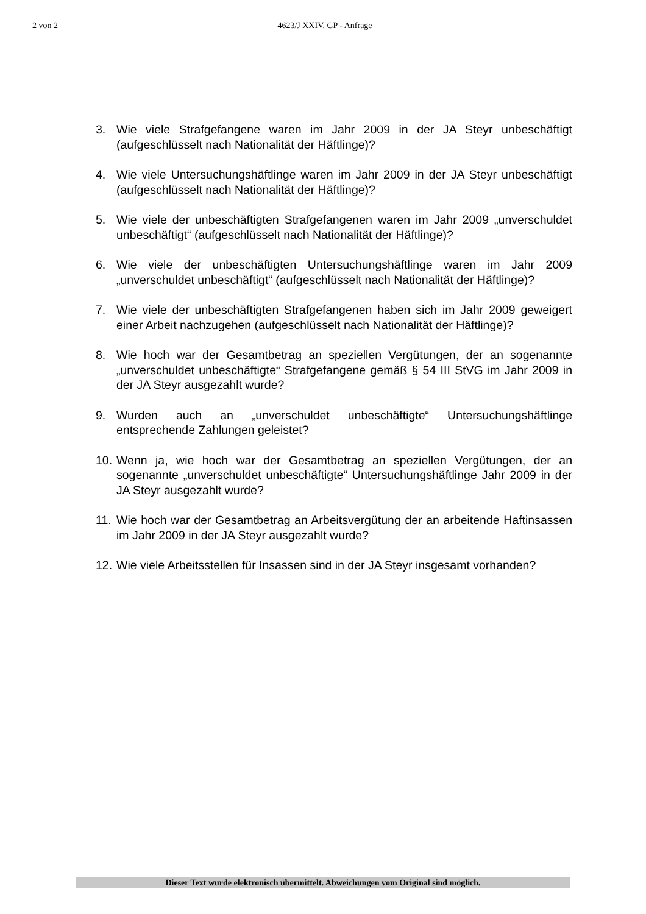2 von 2 4623/J XXIV. GP - Anfrage
3. Wie viele Strafgefangene waren im Jahr 2009 in der JA Steyr unbeschäftigt (aufgeschlüsselt nach Nationalität der Häftlinge)?
4. Wie viele Untersuchungshäftlinge waren im Jahr 2009 in der JA Steyr unbeschäftigt (aufgeschlüsselt nach Nationalität der Häftlinge)?
5. Wie viele der unbeschäftigten Strafgefangenen waren im Jahr 2009 „unverschuldet unbeschäftigt“ (aufgeschlüsselt nach Nationalität der Häftlinge)?
6. Wie viele der unbeschäftigten Untersuchungshäftlinge waren im Jahr 2009 „unverschuldet unbeschäftigt“ (aufgeschlüsselt nach Nationalität der Häftlinge)?
7. Wie viele der unbeschäftigten Strafgefangenen haben sich im Jahr 2009 geweigert einer Arbeit nachzugehen (aufgeschlüsselt nach Nationalität der Häftlinge)?
8. Wie hoch war der Gesamtbetrag an speziellen Vergütungen, der an sogenannte „unverschuldet unbeschäftigte“ Strafgefangene gemäß § 54 III StVG im Jahr 2009 in der JA Steyr ausgezahlt wurde?
9. Wurden auch an „unverschuldet unbeschäftigte“ Untersuchungshäftlinge entsprechende Zahlungen geleistet?
10. Wenn ja, wie hoch war der Gesamtbetrag an speziellen Vergütungen, der an sogenannte „unverschuldet unbeschäftigte“ Untersuchungshäftlinge Jahr 2009 in der JA Steyr ausgezahlt wurde?
11. Wie hoch war der Gesamtbetrag an Arbeitsvergütung der an arbeitende Haftinsassen im Jahr 2009 in der JA Steyr ausgezahlt wurde?
12. Wie viele Arbeitsstellen für Insassen sind in der JA Steyr insgesamt vorhanden?
Dieser Text wurde elektronisch übermittelt. Abweichungen vom Original sind möglich.